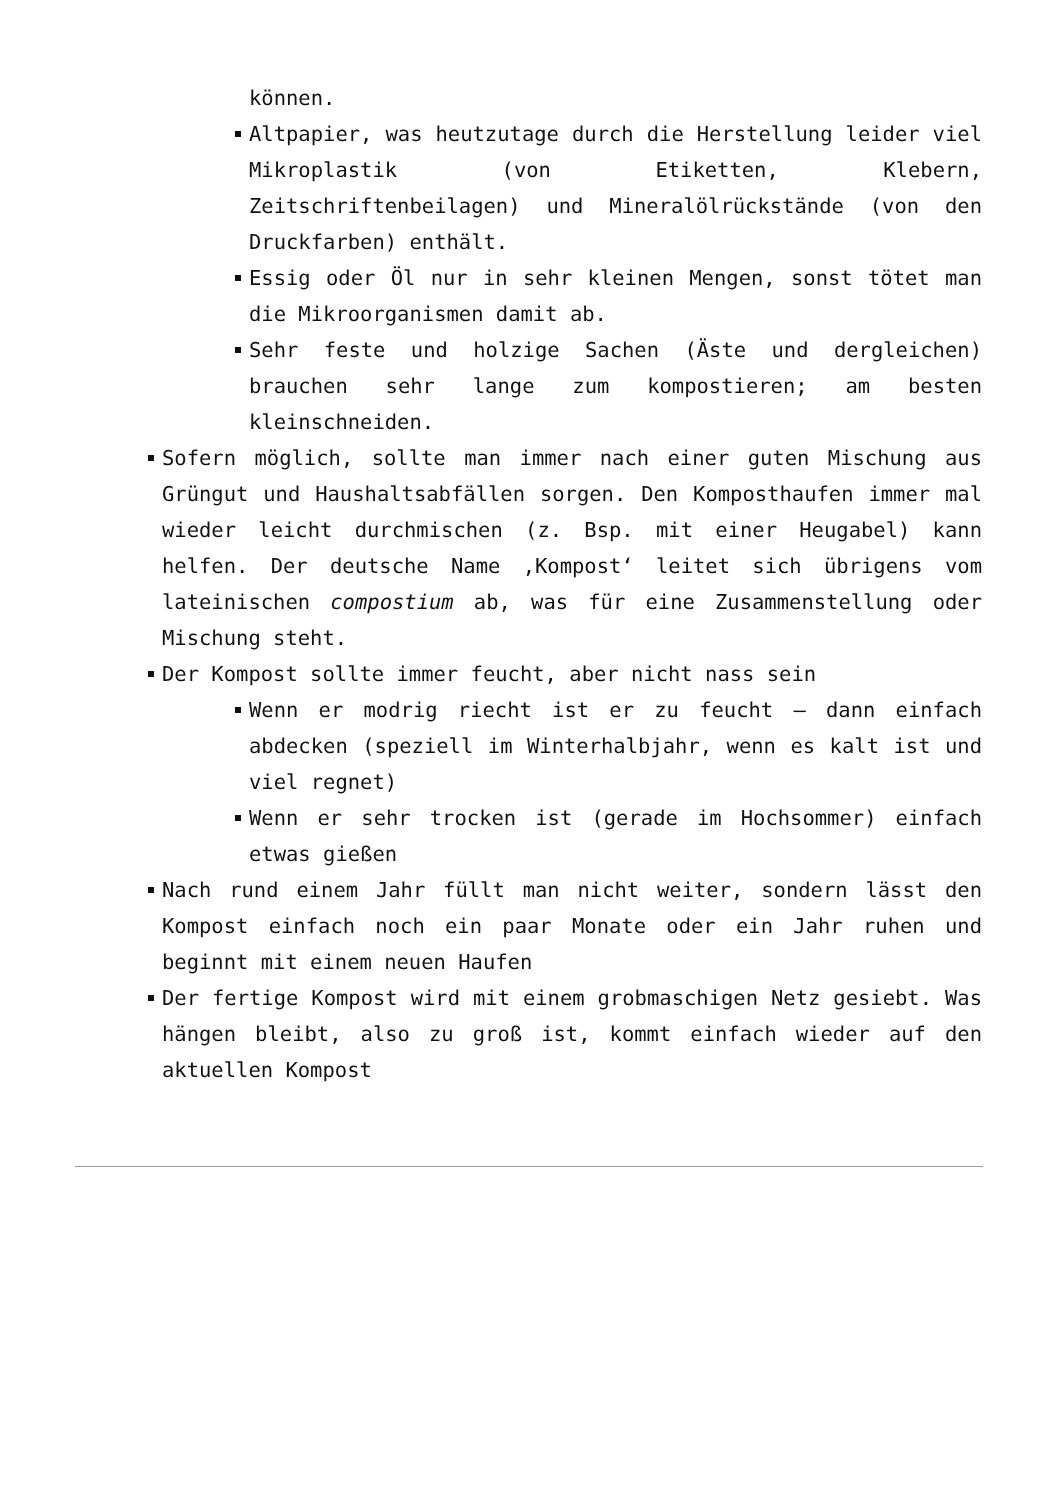können.
Altpapier, was heutzutage durch die Herstellung leider viel Mikroplastik (von Etiketten, Klebern, Zeitschriftenbeilagen) und Mineralölrückstände (von den Druckfarben) enthält.
Essig oder Öl nur in sehr kleinen Mengen, sonst tötet man die Mikroorganismen damit ab.
Sehr feste und holzige Sachen (Äste und dergleichen) brauchen sehr lange zum kompostieren; am besten kleinschneiden.
Sofern möglich, sollte man immer nach einer guten Mischung aus Grüngut und Haushaltsabfällen sorgen. Den Komposthaufen immer mal wieder leicht durchmischen (z. Bsp. mit einer Heugabel) kann helfen. Der deutsche Name ‚Kompost‘ leitet sich übrigens vom lateinischen compostium ab, was für eine Zusammenstellung oder Mischung steht.
Der Kompost sollte immer feucht, aber nicht nass sein
Wenn er modrig riecht ist er zu feucht – dann einfach abdecken (speziell im Winterhalbjahr, wenn es kalt ist und viel regnet)
Wenn er sehr trocken ist (gerade im Hochsommer) einfach etwas gießen
Nach rund einem Jahr füllt man nicht weiter, sondern lässt den Kompost einfach noch ein paar Monate oder ein Jahr ruhen und beginnt mit einem neuen Haufen
Der fertige Kompost wird mit einem grobmaschigen Netz gesiebt. Was hängen bleibt, also zu groß ist, kommt einfach wieder auf den aktuellen Kompost